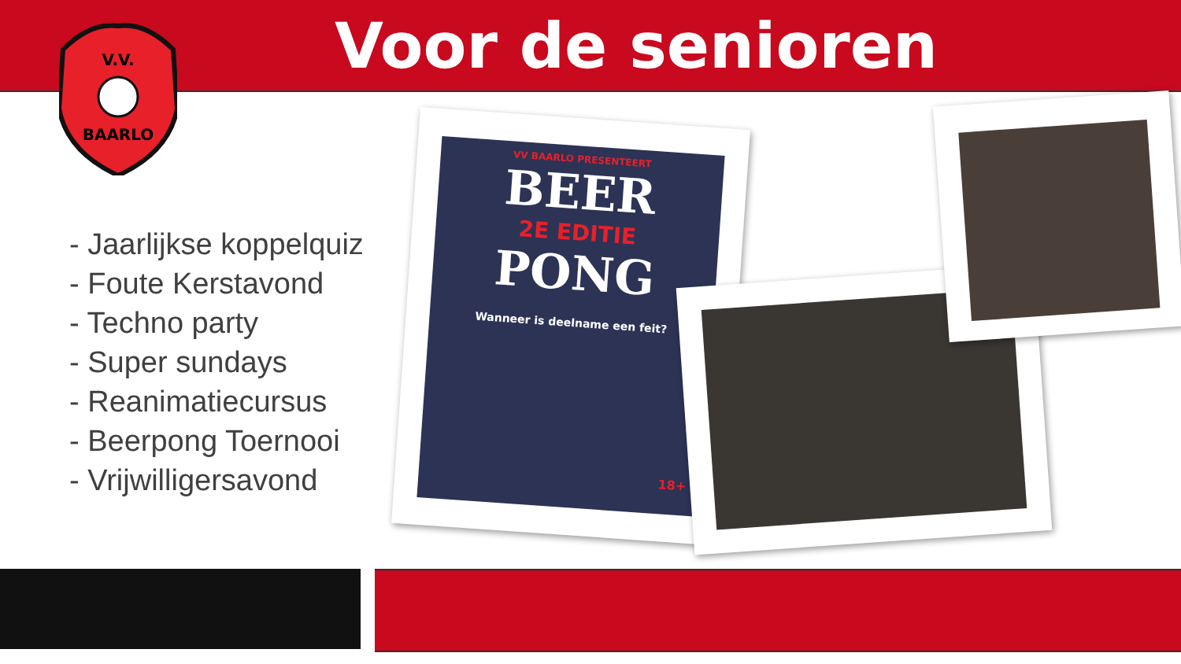Voor de senioren
V.V.
BAARLO
- Jaarlijkse koppelquiz
- Foute Kerstavond
- Techno party
- Super sundays
- Reanimatiecursus
- Beerpong Toernooi
- Vrijwilligersavond
VV BAARLO PRESENTEERT
BEER
2E EDITIE
PONG
Wanneer is deelname een feit?
18+